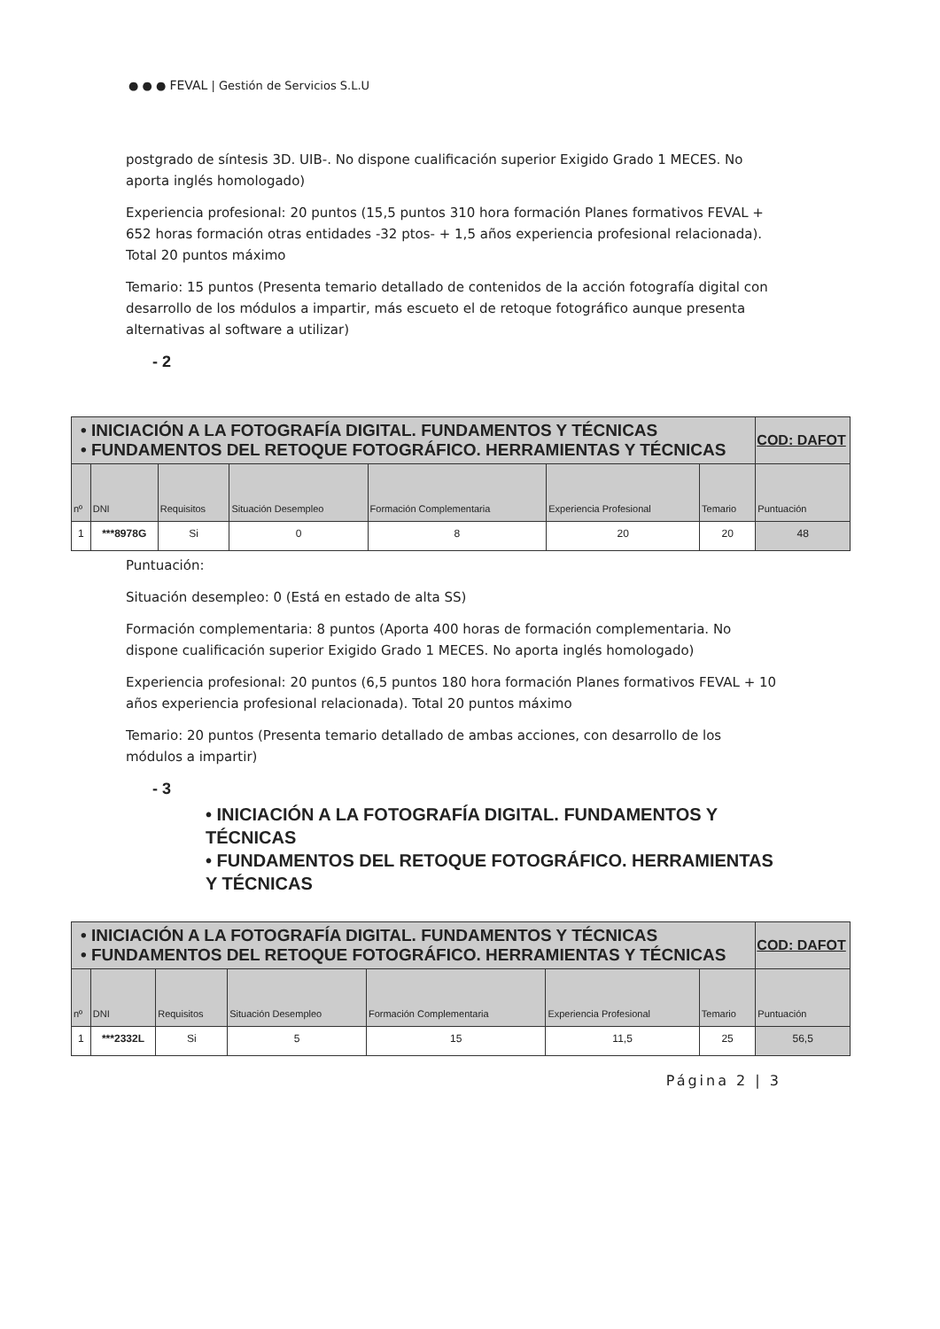● ● ● FEVAL | Gestión de Servicios S.L.U
postgrado de síntesis 3D. UIB-. No dispone cualificación superior Exigido Grado 1 MECES. No aporta inglés homologado)
Experiencia profesional: 20 puntos (15,5 puntos 310 hora formación Planes formativos FEVAL + 652 horas formación otras entidades -32 ptos- + 1,5 años experiencia profesional relacionada). Total 20 puntos máximo
Temario: 15 puntos (Presenta temario detallado de contenidos de la acción fotografía digital con desarrollo de los módulos a impartir, más escueto el de retoque fotográfico aunque presenta alternativas al software a utilizar)
- 2
| • INICIACIÓN A LA FOTOGRAFÍA DIGITAL. FUNDAMENTOS Y TÉCNICAS • FUNDAMENTOS DEL RETOQUE FOTOGRÁFICO. HERRAMIENTAS Y TÉCNICAS | | | | | | | COD: DAFOT |
| nº | DNI | Requisitos | Situación Desempleo | Formación Complementaria | Experiencia Profesional | Temario | Puntuación |
| 1 | ***8978G | Si | 0 | 8 | 20 | 20 | 48 |
Puntuación:
Situación desempleo: 0 (Está en estado de alta SS)
Formación complementaria: 8 puntos (Aporta 400 horas de formación complementaria. No dispone cualificación superior Exigido Grado 1 MECES. No aporta inglés homologado)
Experiencia profesional: 20 puntos (6,5 puntos 180 hora formación Planes formativos FEVAL + 10 años experiencia profesional relacionada). Total 20 puntos máximo
Temario: 20 puntos (Presenta temario detallado de ambas acciones, con desarrollo de los módulos a impartir)
- 3
• INICIACIÓN A LA FOTOGRAFÍA DIGITAL. FUNDAMENTOS Y TÉCNICAS
• FUNDAMENTOS DEL RETOQUE FOTOGRÁFICO. HERRAMIENTAS Y TÉCNICAS
| • INICIACIÓN A LA FOTOGRAFÍA DIGITAL. FUNDAMENTOS Y TÉCNICAS • FUNDAMENTOS DEL RETOQUE FOTOGRÁFICO. HERRAMIENTAS Y TÉCNICAS | | | | | | | COD: DAFOT |
| nº | DNI | Requisitos | Situación Desempleo | Formación Complementaria | Experiencia Profesional | Temario | Puntuación |
| 1 | ***2332L | Si | 5 | 15 | 11,5 | 25 | 56,5 |
Página 2 | 3